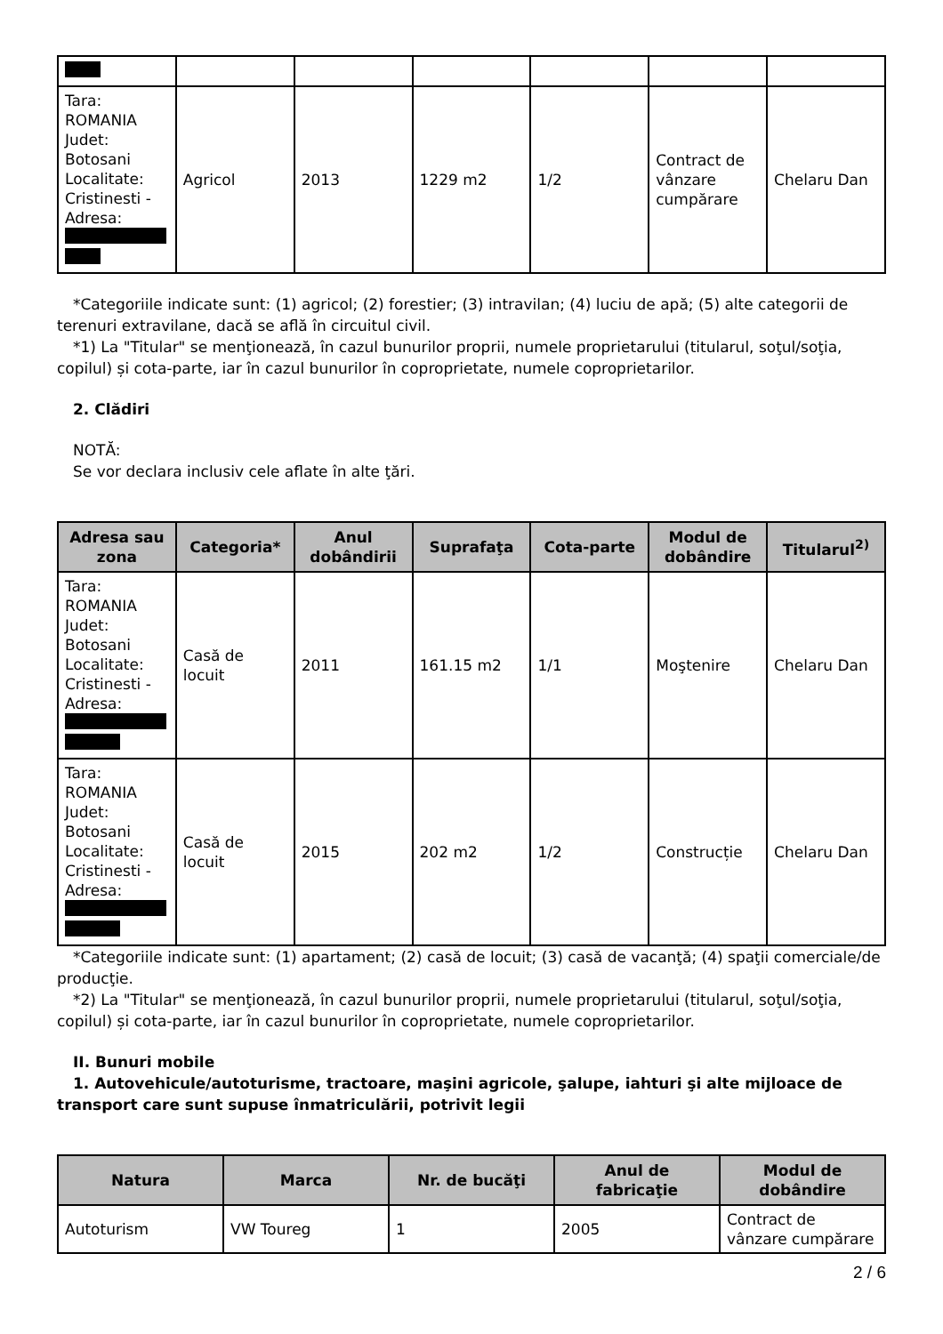| Tara: ROMANIA Judet: Botosani Localitate: Cristinesti - Adresa: | Agricol | 2013 | 1229 m2 | 1/2 | Contract de vânzare cumpărare | Chelaru Dan |
*Categoriile indicate sunt: (1) agricol; (2) forestier; (3) intravilan; (4) luciu de apă; (5) alte categorii de terenuri extravilane, dacă se află în circuitul civil.
*1) La "Titular" se menţionează, în cazul bunurilor proprii, numele proprietarului (titularul, soţul/soţia, copilul) și cota-parte, iar în cazul bunurilor în coproprietate, numele coproprietarilor.
2. Clădiri
NOTĂ:
Se vor declara inclusiv cele aflate în alte ţări.
| Adresa sau zona | Categoria* | Anul dobândirii | Suprafaţa | Cota-parte | Modul de dobândire | Titularul<sup>2)</sup> |
| --- | --- | --- | --- | --- | --- | --- |
| Tara: ROMANIA Judet: Botosani Localitate: Cristinesti - Adresa: | Casă de locuit | 2011 | 161.15 m2 | 1/1 | Moştenire | Chelaru Dan |
| Tara: ROMANIA Judet: Botosani Localitate: Cristinesti - Adresa: | Casă de locuit | 2015 | 202 m2 | 1/2 | Construcție | Chelaru Dan |
*Categoriile indicate sunt: (1) apartament; (2) casă de locuit; (3) casă de vacanţă; (4) spaţii comerciale/de producţie.
*2) La "Titular" se menţionează, în cazul bunurilor proprii, numele proprietarului (titularul, soţul/soţia, copilul) și cota-parte, iar în cazul bunurilor în coproprietate, numele coproprietarilor.
II. Bunuri mobile
1. Autovehicule/autoturisme, tractoare, maşini agricole, şalupe, iahturi şi alte mijloace de transport care sunt supuse înmatriculării, potrivit legii
| Natura | Marca | Nr. de bucăţi | Anul de fabricaţie | Modul de dobândire |
| --- | --- | --- | --- | --- |
| Autoturism | VW Toureg | 1 | 2005 | Contract de vânzare cumpărare |
2 / 6